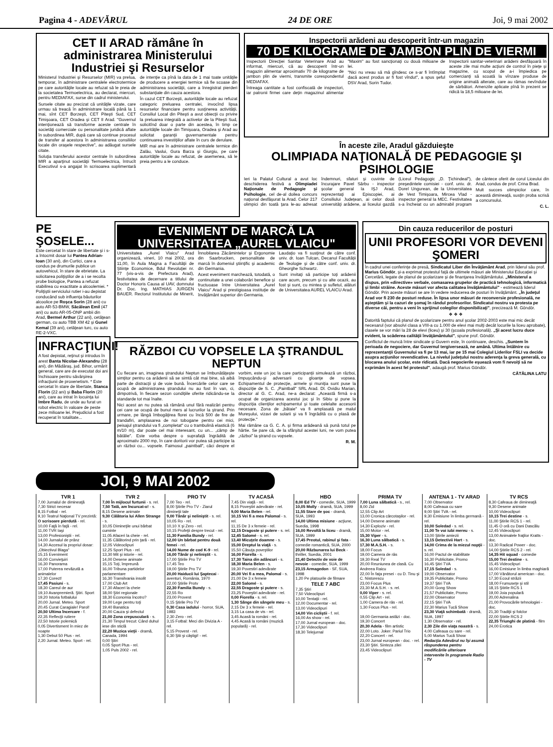Pagina 4 - ADEVĂRUL 24 DE ORE Joi, 9 mai 2002
CET II ARAD rămâne în administrarea Ministerului Industriei şi Resurselor
Ministerul Industriei şi Resurselor (MIR) va prelua, temporar, în administrare centralele electrotermice pe care autorităţile locale au refuzat să le preia de la societatea Termoelectrica, au declarat, miercuri, pentru MEDIAFAX, surse din cadrul ministerului.
Sursele citate au precizat că unităţile vizate, care urmau să treacă în administrare locală până la 1 mai, sînt CET Borzeşti, CET Piteşti Sud, CET Timişoara, CET Oradea şi CET II Arad. "Guvernul intenţionează să transforme aceste centrale în societăţi comerciale cu personalitate juridică aflate în subordinea MIR, după care să continue procesul de transfer al acestora în administrarea consiliilor locale din oraşele respective", au adăugat sursele citate.
Soluţia transferului acestor centrale în subordinea MIR a aparţinut societăţii Termoelectrica, întrucît Executivul s-a angajat în scrisoarea suplimentară de intenţie ca pînă la data de 1 mai toate unităţile de producere a energiei termice să fie scoase din administrarea societăţii, care a înregistrat pierderi substanţiale din cauza acestora.
În cazul CET Borzeşti, autorităţile locale au refuzat categoric preluarea centralei, invocînd lipsa resurselor financiare pentru susţinerea activităţii. Consiliul Local din Piteşti a avut obiecţii cu privire la preluarea integrală a activelor de la Piteşti Sud, solicitînd doar o parte din acestea, în timp ce autorităţile locale din Timişoara, Oradea şi Arad au solicitat garanţii guvernamentale pentru continuarea investiţiilor aflate în curs de derulare.
MIR mai are în administrare centralele termice din Zalău, Vaslui, Gura Barza şi Giurgiu, pe care autorităţile locale au refuzat, de asemenea, să le preia pentru a le conduce.
Inspectorii arădeni au descoperit într-un magazin
70 DE KILOGRAME DE JAMBON PLIN DE VIERMI
Inspectorii Direcţiei Sanitar Veterinare Arad au informat, miercuri, că au descoperit într-un magazin alimentar aproximativ 70 de kilograme de jambon plin de viermi, transmite corespondentul MEDIAFAX.
Întreaga cantitate a fost confiscată de inspectori, iar patronii firmei care deţin magazinul alimentar "Maxim" au fost sancţionaţi cu două milioane de lei.
"Nici nu vreau să mă gîndesc ce s-ar fi întîmplat dacă acest produs ar fi fost vîndut", a spus şeful DSV Arad, Sorin Tudor.
Inspectorii sanitar-veterinari arădeni desfăşoară în aceste zile mai multe acţiuni de control în pieţe şi magazine, cu scopul de a-i împiedica pe comercianţi să scoată la vînzare produse de origine animală alterate, care au rămas nevîndute de sărbători. Amenzile aplicate pînă în prezent se ridică la 18,5 milioane de lei.
În aceste zile, Aradul găzduieşte
OLIMPIADA NAŢIONALĂ DE PEDAGOGIE ŞI PSIHOLOGIE
Ieri la Palatul Cultural a avut loc deschiderea festivă a Olimpiadei Naţionale de Pedagogie şi Psihologie, cel de-al doilea concurs naţional desfăşurat la Arad. Celor 217 olimpici din toată ţara le-au adresat îndemnuri, sfaturi şi cuvinte de încurajare Pavel Sârbu - inspector şcolar general la IŞJ Arad, reprezentaţi ai Episcopiei, ai Consiliului Judeţean, ai celor două universităţi arădene, ai liceului gazdă (Liceul Pedagogic „D. Ţichindeal"), preşedintele comisiei - conf. univ. dr. Dorel Ungurean, de la Universitatea de Vest Timişoara, Mircea Vlad - inspector general la MEC. Festivitatea s-a încheiat cu un admirabil program de cântece oferit de corul Liceului din Arad, condus de prof. Crina Brad.
Mult succes olimpicilor care, în această dimineaţă, susţin proba scrisă a concursului.
C. L.
PE ŞOSELE...
Este cercetat în stare de libertate şi i s-a întocmit dosar lui Pantea Adrian-Ioan (30 ani), din Curtici, care a condus pe drumurile publice un autovehicul, în stare de ebrietate. La solicitarea poliţiştilor de a i se recolta probe biologice, Pantea a refuzat stabilirea cu exactitate a alcoolemiei. * Poliţiştii serviciului rutier i-au depistat conducând sub influenţa băuturilor alcoolice pe Roşca Sorin (28 ani) cu auto AR-53-BMW, Săcălean Emil (47 ani) cu auto AR-05-ONP ambii din Arad, Bermel Arthur (22 ani), cetăţean german, cu auto TBB XM 42 şi Gunel Kemal (39 ani), cetăţean turc, cu auto RE-2-VXC.
INFRACŢIUNI!
A fost depistat, reţinut şi introdus în arest Banta Nicolae-Alexandru (28 ani), din Mădăraş, jud. Bihor, urmărit general, care are de executat doi ani închisoare pentru săvârşirea infracţiunii de proxenetism. * Este cercetat în stare de libertate, Stanca Florin (22 ani) şi Baba Florin (20 ani), care au intrat în locuinţa lui Imbre Radu, de unde au furat un robot electric în valoare de peste zece milioane lei. Prejudiciul a fost recuperat în totalitate...
EVENIMENT DE MARCĂ LA UNIVERSITATEA „AUREL VLAICU"
Universitatea „Aurel Vlaicu" Arad organizează, vineri, 10 mai 2002, ora 11,00, în Aula Magna a Facultăţii de Ştiinţe Economice, Bdul Revoluţiei nr. 77 (vis-a-vis de Prefectura Arad), festivitatea de decernare a titlului de Doctor Honoris Causa al UAV, domnului Dr. Doc. Ing. MATHIAS JURGEN BAUER. Rectorul Institutului de Minerit, Înnobilarea Zăcămintelor şi Ergonomie din Saarbrucken, personalitate de marcă în domeniul ştiinţific şi academic din Germania.
Acest eveniment marchează, totodată, o continuitate a unei colaborări benefice şi fructuoase între Universitatea „Aurel Vlaicu" Arad şi prestigioasa instituţie de învăţământ superior din Germania.
Laudaţio va fi susţinut de către conf. univ. dr. Ioan Tulcan, Decanul Facultăţii de Teologie şi de către conf. univ. dr. Gheorghe Schwartz.
Sunt invitaţi să participe toţi arădenii care acum, precum şi cu alte ocazii, au fost şi sunt, cu mintea şi sufletul, alături de Universitatea AUREL VLAICU Arad.
RĂZBOI CU VOPSELE LA ŞTRANDUL NEPTUN
Cu fiecare an, imaginea ştrandului Neptun se îmbunătăţeşte simţitor pentru ca arădenii să se simtă cât mai bine, să aibă parte de distracţii şi de voie bună. Încercările celor care se ocupă de administrarea ştrandului nu au fost în van, ci, dimpotrivă, în fiecare sezon condiţiile oferite ridicându-se la standarde tot mai înalte.
Nici acest an nu putea să rămână unul fără realizări pentru cei care se ocupă de bunul mers al lucrurilor la ştrand. Prin urmare, pe lângă îmbogăţirea florei cu încă 500 de fire de trandafiri, amplasarea de noi tobogane pentru cei mici, peisajul ştrandului va fi „completat" cu o trambulină elastică (6 m/10 m), dar poate cel mai interesant, cu un... „câmp de bătălie". Este vorba despre o suprafaţă îngrădită de aproximativ 2000 mp, în care doritorii vor putea să participe la un război cu... vopsele. Faimosul „paintball", căci despre el vorbim, este un joc la care participanţii simulează un război, împuşcându-şi adversarii cu gloanţe de vopsea. Echipamentul de protecţie, armele şi muniţia sunt puse la dispoziţie de S. C. „Paintball" SRL Arad. Dl. Ovidiu Marian, director al G. C. Arad, ne-a declarat: „Această firmă s-a ocupat de organizarea acestui joc şi în Sibiu şi pune la dispoziţia clienţilor echipamentul şi toate celelalte accesorii necesare. Zona de „bătaie" va fi amplasată pe malul Mureşului, vizavi de solarii şi va fi îngrădită cu o plasă de protecţie."
Mai rămâne ca G. C. A. şi firma arădeană să pună totul pe hârtie. Se pare că, de la sfârşitul acestei luni, ne vom putea „război" la ştrand cu vopsele.
R. M.
Din cauza reducerilor de posturi
UNII PROFESORI VOR DEVENI ŞOMERI
În cadrul unei conferinţe de presă, Sindicatul Liber din Învăţământ Arad, prin liderul său prof. Marius Göndör, şi-a exprimat protestul faţă de ultimele măsuri ale Ministerului Educaţiei şi Cercetării, legate de planul de şcolarizare şi de finanţarea învăţământului. „Ministerul a dispus, prin «directive» verbale, comasarea grupelor de practică tehnologică, informatică şi limbi străine. Aceste măsuri vor afecta calitatea învăţământului" - estimează liderul Göndör. Prin aceste măsuri se are în vedere reducerea de posturi în învăţământ. „În judeţul Arad vor fi 230 de posturi reduse. În lipsa unor măsuri de reconversie profesională, ne aşteptăm şi la cazuri de şomaj în rândul profesorilor. Sindicatul nostru va protesta pe diverse căi, pentru a veni în sprijinul colegilor disponibilizaţi", precizează M. Göndör.
❖ ❖ ❖
Datorită faptului că planul de şcolarizare pentru anul şcolar 2002-2003 este mai mic decât necesarul (vor absolvi clasa a VIII-a cu 1.000 de elevi mai mulţi decât locurile la liceu aprobate), clasele se vor mări la 28 de elevi (liceu) şi 30 (şcoala profesională). „Şi acest lucru duce evident, la scăderea calităţii învăţământului", spune prof. Göndör.
Conflictul de muncă între sindicate şi Guvern este, în continuare, deschis. „Suntem în perioada de negociere, dar Guvernul tergiversează, ne amână. Ultima întâlnire cu reprezentanţii Guvernului va fi pe 13 mai, iar pe 15 mai Colegiul Liderilor FSLI va decide asupra acţiunilor revendicative. La nivelul judeţului nostru aderenţa la greva generală, cu blocarea anului şcolar, este ridicată. Dacă negocierile eşuează vom fi nevoiţi să ne exprimăm în acest fel protestul", adaugă prof. Marius Göndör.
CĂTĂLINA LATU
JOI, 9 MAI 2002
TVR 1
7,00 Jurnalul de dimineaţă
7,30 Strict necesar
8,15 Fotbal - rel.
9,10 Teatrul Naţional TV prezintă: O scrisoare pierdută - rel.
10,00 Faţă în faţă - rel.
11,00 TVR Iaşi
13,00 Profesioniştii - rel.
14,00 Jurnalul de prânz
14,30 Accesul la propriul dosar: „Obiectivul Blaga"
15,15 Eveniment
16,00 Convieţuiri
16,30 Panorama
17,00 Puterea nevăzută a animalelor
17,30 Corect!
17,45 Pasiuni - s.
18,30 Careul de aur
19,10 Avanpremieră. Ştiri. Sport
19,20 Istoria fotbalului
20,00 Jurnal. Meteo. Sport
20,45 Curat Caragiale! Parol!
20,50 Ultima încercare - f.
22,35 Reflecţii rutiere
22,50 Istorie polemică
0,05 Divertisment în miez de noapte
1,30 Debut 50 Plus - rel.
2,20 Jurnal. Meteo. Sport - rel.
TVR 2
7,00 În mijlocul furtunii - s. rel.
7,50 Tată, am încurcat-o! - s.
8,15 Desene animate
9,30 Călătoria lui Allen Strange - s.
10,05 Dimineţile unui bărbat cuminte
11,05 Afaceri la cheie - rel.
11,35 Călătorind prin ţară - rel.
12,05 Videoclipuri
12,25 Sport Plus - rel.
13,30 Mit şi istorie - rel.
14,00 Desene animate
15,15 Toţi, împreună
16,00 Tribuna partidelor parlamentare
16,30 Transilvania insolit
17,00 Club Art
17,30 Afaceri la cheie
18,00 Ştiri regionale
18,30 Economia încotro?
19,00 Lege pentru toţi
19,40 Banatica
20,00 Cauza şi defectul
21,00 Zona crepusculară - s.
21,30 Timpul trecut: Când duhul iese din sticlă
22,20 Muzica vieţii - dramă, Canada, 1994
0,00 Ştiri
0,05 Sport Plus - rel.
1,05 Puls 2002 - rel.
PRO TV
7,00 Teo - rel.
8,00 Ştirile Pro TV - Ziarul dimineţii tale
9,00 Tânăr şi neliniştit - s. rel.
10,05 Ro - rel.
10,10 X şi Zero - rel.
10,15 Profeţii despre trecut - rel.
11,30 Familia Bundy - rel.
12,00 Un bărbat pentru două femei - rel.
14,00 Nume de cod K-9 - rel.
16,00 Tânăr şi neliniştit - s.
17,00 Ştirile Pro TV
17,45 Teo
19,00 Ştirile Pro TV
20,00 Haiducii lui Şaptecai - aventuri, România, 1970
22,00 Ştirile Protv
22,30 Familia Bundy - s.
22,55 Ro
23,00 Provest
0,15 Ştirile Pro TV
0,30 Casa iadului - horror, SUA, 1983
2,30 Zero - rel.
3,15 Fotbal: Meci din Divizia A - rel.
5,15 Provest - rel.
6,30 Ştii şi câştigi! - rel.
TV ACASĂ
7,45 Din viaţă - rel.
8,15 Poveştiri adevărate - rel.
9,00 Maria Belen - rel.
10,15 Vei fi a mea Palomal - s. rel.
11,15 De 3 x femeie - rel.
12,15 Dragoste şi putere - s. rel.
12,45 Salomé - s. rel.
13,40 Micuţele doamne - s.
15,00 Dreptul la viaţă - s.
15,50 Căsuţa poveştilor
16,00 Fiorella - s.
17,30 Taina din adâncuri - s.
18,30 Maria Belen - s.
19,30 Povestiri adevărate
20,00 Vei fi a mea, Palomal - s.
21,00 De 3 x femeie
22,00 Salomé - s.
22,55 Dragoste şi putere - s.
23,25 Poveştiri adevărate - rel.
0,00 Fiorella - s. rel.
1,30 Sânge din sângele meu - s.
2,15 De 3 x femeie - rel.
3,15 La casa de vis - rel.
3,45 Acasă la români - rel.
4,45 Acasă la români (muzică populară) - rel.
HBO
8,00 Ed TV - comedie, SUA, 1999
10,05 Molly - dramă, SUA, 1999
11,55 Stare de şoc - dramă, SUA, 1993
14,00 Ultima misiune - acţiune, Suedia, 1998
16,00 Revoltă la liceu - dramă, SUA, 1999
17,45 Preotul, rabinul şi fata - comedie romantică, SUA, 2000
20,00 Răzbunarea lui Beck - thriller, Suedia, 2001
21,40 Detectiv de voie de nevoie - comedie, SUA, 1999
23,15 Armagedon - SF, SUA, 1998
1,20 Pe platourile de filmare
TELE 7 ABC
7,35 Ştiri
7,50 Videoclipuri
10,00 Tentaţii - rel.
12,00 Documentar - rel.
13,00 Videoclipuri
14,00 Vin cicliştii - f. rel.
16,00 As show - rel.
17,00 Jurnal european - doc.
17,30 Videoclipuri
18,30 Telejurnal
PRIMA TV
7,00 Luna sălbatică - s., rel.
8,00 Zid
12,55 Clip Art
13,00 Cronica cârcotaşilor - rel.
14,00 Desene animate
14,30 Exploziv - rel.
15,00 Motor - rel.
15,30 Viper - s.
16,30 Luna sălbatică - s.
17,30 M.A.S.H. - s.
18,00 Focus
19,00 Camera de râs
19,30 Real TV
20,00 Reuniunea de clasă. Cu Andreea Raicu
22,00 În faţa presei - cu D. Tinu şi C. Nistorescu
23,00 Focus Plus
23,30 M.A.S.H. - s. rel.
0,00 Viper - s. rel.
0,55 Clip Art - rel.
1,00 Camera de râs - rel.
1,30 Focus Plus - rel.
19,00 Germania astăzi - doc.
19,30 Concert
20,30 Adela - film artistic
22,00 Loto. Joker. Pariul Trio
22,20 Concert - rel.
23,00 Jurnal european - doc. - rel.
23,30 Ştiri. Sinteza zilei
23,45 Videoclipuri
ANTENA 1 - TV ARAD
7,00 Observator
8,00 Cafeaua cu sare
9,00 Ştiri TVA - rel.
9,30 Emisiune în limba germană - rel.
10,00 Soledad - s. rel.
11,00 Te voi iubi mereu - s.
13,00 Ştirile amiezii
13,15 Detectivii Hart - s.
14,00 Crima de la miezul nopţii - s. rel.
16,00 Pactul de stabilitate
16,30 Publicitate, Promo
16,45 Ştiri TVA
17,15 Soledad - s.
19,00 Observator
19,35 Publicitate, Promo
19,37 Ştiri TVA
20,00 Gong Show
21,57 Publicitate, Promo
22,00 Observator
22,15 Ştiri TVA
22,30 Marius Tucă Show
23,30 Viaţă schimbată - dramă, SUA, 1997
1,30 Observator - rel.
2,30 Zile din viaţa noastră - s.
4,00 Cafeaua cu sare - rel.
5,00 Marius Tucă Show
Redacţia Adevărul nu îşi asumă răspunderea pentru modificările ulterioare intervenite în programele Radio - TV
TV RCS
8,30 Cafeaua de dimineaţă
9,30 Desene animate
10,00 Videoclipuri
10,15 Trei destine - s.
11,00 Ştirile RCS 1 - rel.
11,45 O oră cu Dani Dascălu
12,45 Videoclipuri
13,00 Animalele fraţilor Kratts - doc.
13,30 Radical Power - doc.
14,00 Ştirile RCS 2 - rel.
14,35 Hit squad - comedie
15,00 Trei destine - s.
15,45 Videoclipuri
16,00 Emisiune în limba maghiară
17,00 Vânătorul american - doc.
17,30 Ecoul străzii
18,00 Frumuseţe şi stil
18,15 Ştirile RCS 1
19,00 Joia populară
20,00 Adrenalina
21,00 Provocările tehnologiei - doc.
21,30 Tradiţii şi folclor
22,00 Ştirile RCS 2
22,35 Triunghi de platină - film
24,00 Erotica